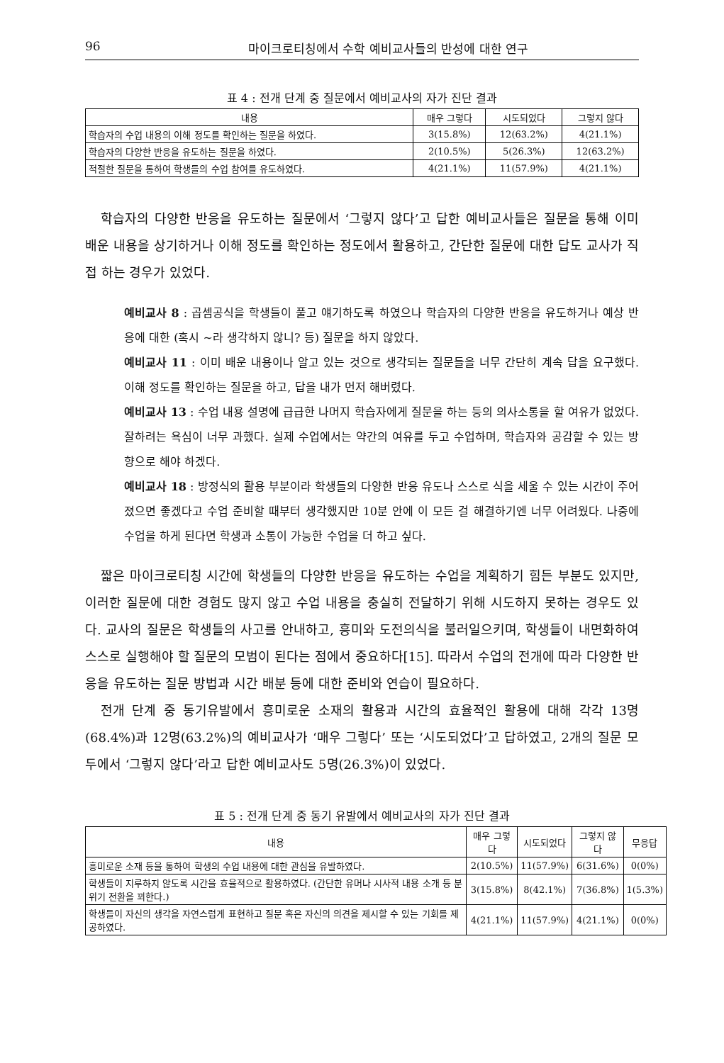96 마이크로티칭에서 수학 예비교사들의 반성에 대한 연구
표 4 : 전개 단계 중 질문에서 예비교사의 자가 진단 결과
| 내용 | 매우 그렇다 | 시도되었다 | 그렇지 않다 |
| --- | --- | --- | --- |
| 학습자의 수업 내용의 이해 정도를 확인하는 질문을 하였다. | 3(15.8%) | 12(63.2%) | 4(21.1%) |
| 학습자의 다양한 반응을 유도하는 질문을 하였다. | 2(10.5%) | 5(26.3%) | 12(63.2%) |
| 적절한 질문을 통하여 학생들의 수업 참여를 유도하였다. | 4(21.1%) | 11(57.9%) | 4(21.1%) |
학습자의 다양한 반응을 유도하는 질문에서 ‘그렇지 않다’고 답한 예비교사들은 질문을 통해 이미 배운 내용을 상기하거나 이해 정도를 확인하는 정도에서 활용하고, 간단한 질문에 대한 답도 교사가 직접 하는 경우가 있었다.
예비교사 8 : 곱셈공식을 학생들이 풀고 얘기하도록 하였으나 학습자의 다양한 반응을 유도하거나 예상 반응에 대한 (혹시 ~라 생각하지 않니? 등) 질문을 하지 않았다.
예비교사 11 : 이미 배운 내용이나 알고 있는 것으로 생각되는 질문들을 너무 간단히 계속 답을 요구했다. 이해 정도를 확인하는 질문을 하고, 답을 내가 먼저 해버렸다.
예비교사 13 : 수업 내용 설명에 급급한 나머지 학습자에게 질문을 하는 등의 의사소통을 할 여유가 없었다. 잘하려는 욕심이 너무 과했다. 실제 수업에서는 약간의 여유를 두고 수업하며, 학습자와 공감할 수 있는 방향으로 해야 하겠다.
예비교사 18 : 방정식의 활용 부분이라 학생들의 다양한 반응 유도나 스스로 식을 세울 수 있는 시간이 주어졌으면 좋겠다고 수업 준비할 때부터 생각했지만 10분 안에 이 모든 걸 해결하기엔 너무 어려웠다. 나중에 수업을 하게 된다면 학생과 소통이 가능한 수업을 더 하고 싶다.
짧은 마이크로티칭 시간에 학생들의 다양한 반응을 유도하는 수업을 계획하기 힘든 부분도 있지만, 이러한 질문에 대한 경험도 많지 않고 수업 내용을 충실히 전달하기 위해 시도하지 못하는 경우도 있다. 교사의 질문은 학생들의 사고를 안내하고, 흥미와 도전의식을 불러일으키며, 학생들이 내면화하여 스스로 실행해야 할 질문의 모범이 된다는 점에서 중요하다[15]. 따라서 수업의 전개에 따라 다양한 반응을 유도하는 질문 방법과 시간 배분 등에 대한 준비와 연습이 필요하다.
전개 단계 중 동기유발에서 흥미로운 소재의 활용과 시간의 효율적인 활용에 대해 각각 13명(68.4%)과 12명(63.2%)의 예비교사가 ‘매우 그렇다’ 또는 ‘시도되었다’고 답하였고, 2개의 질문 모두에서 ‘그렇지 않다’라고 답한 예비교사도 5명(26.3%)이 있었다.
표 5 : 전개 단계 중 동기 유발에서 예비교사의 자가 진단 결과
| 내용 | 매우 그렇다 | 시도되었다 | 그렇지 않다 | 무응답 |
| --- | --- | --- | --- | --- |
| 흥미로운 소재 등을 통하여 학생의 수업 내용에 대한 관심을 유발하였다. | 2(10.5%) | 11(57.9%) | 6(31.6%) | 0(0%) |
| 학생들이 지루하지 않도록 시간을 효율적으로 활용하였다. (간단한 유머나 시사적 내용 소개 등 분위기 전환을 꾀한다.) | 3(15.8%) | 8(42.1%) | 7(36.8%) | 1(5.3%) |
| 학생들이 자신의 생각을 자연스럽게 표현하고 질문 혹은 자신의 의견을 제시할 수 있는 기회를 제공하였다. | 4(21.1%) | 11(57.9%) | 4(21.1%) | 0(0%) |